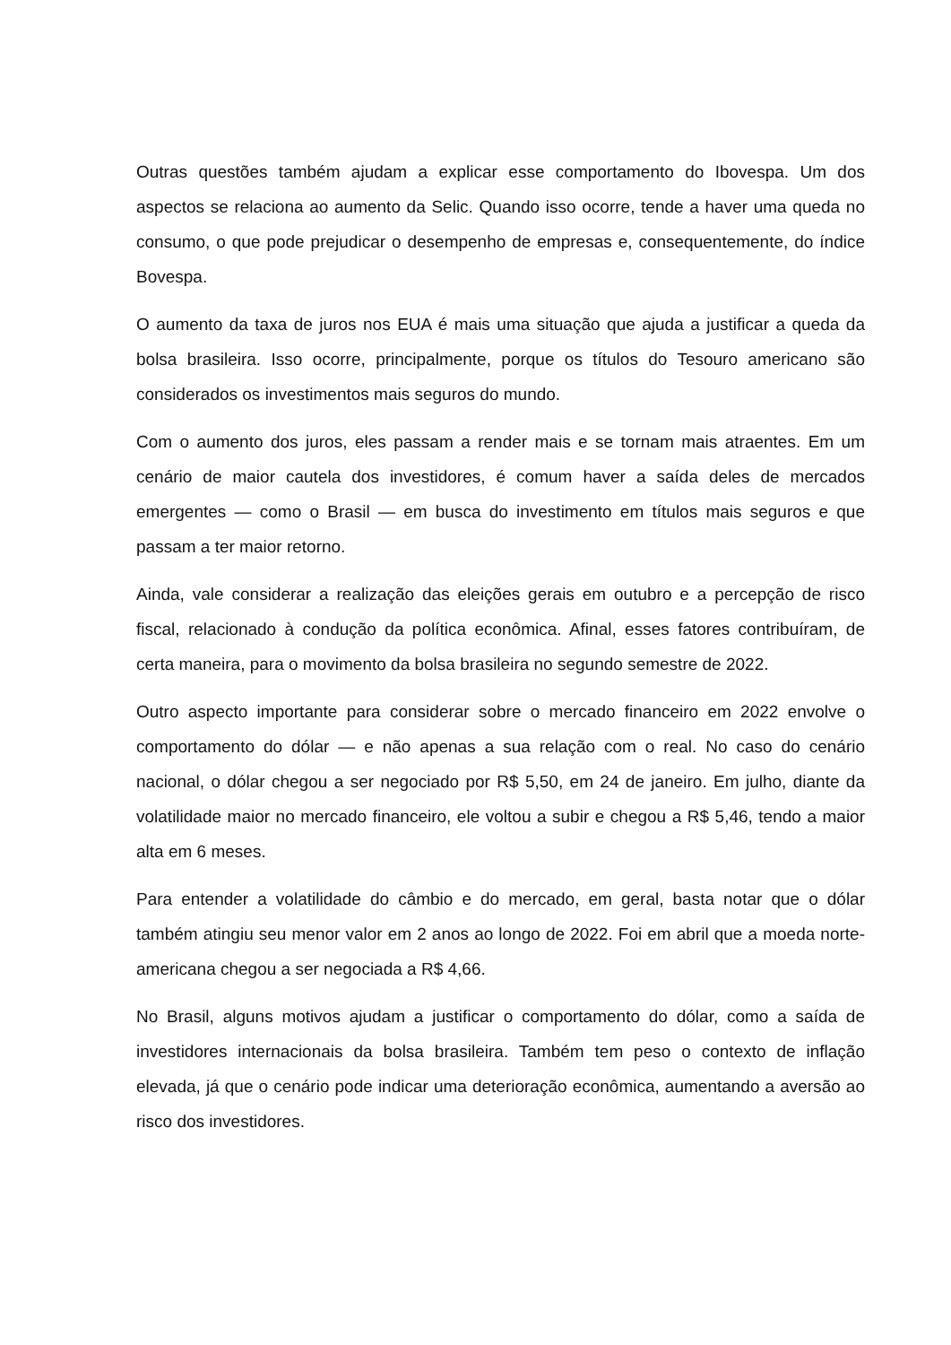Outras questões também ajudam a explicar esse comportamento do Ibovespa. Um dos aspectos se relaciona ao aumento da Selic. Quando isso ocorre, tende a haver uma queda no consumo, o que pode prejudicar o desempenho de empresas e, consequentemente, do índice Bovespa.
O aumento da taxa de juros nos EUA é mais uma situação que ajuda a justificar a queda da bolsa brasileira. Isso ocorre, principalmente, porque os títulos do Tesouro americano são considerados os investimentos mais seguros do mundo.
Com o aumento dos juros, eles passam a render mais e se tornam mais atraentes. Em um cenário de maior cautela dos investidores, é comum haver a saída deles de mercados emergentes — como o Brasil — em busca do investimento em títulos mais seguros e que passam a ter maior retorno.
Ainda, vale considerar a realização das eleições gerais em outubro e a percepção de risco fiscal, relacionado à condução da política econômica. Afinal, esses fatores contribuíram, de certa maneira, para o movimento da bolsa brasileira no segundo semestre de 2022.
Outro aspecto importante para considerar sobre o mercado financeiro em 2022 envolve o comportamento do dólar — e não apenas a sua relação com o real. No caso do cenário nacional, o dólar chegou a ser negociado por R$ 5,50, em 24 de janeiro. Em julho, diante da volatilidade maior no mercado financeiro, ele voltou a subir e chegou a R$ 5,46, tendo a maior alta em 6 meses.
Para entender a volatilidade do câmbio e do mercado, em geral, basta notar que o dólar também atingiu seu menor valor em 2 anos ao longo de 2022. Foi em abril que a moeda norte-americana chegou a ser negociada a R$ 4,66.
No Brasil, alguns motivos ajudam a justificar o comportamento do dólar, como a saída de investidores internacionais da bolsa brasileira. Também tem peso o contexto de inflação elevada, já que o cenário pode indicar uma deterioração econômica, aumentando a aversão ao risco dos investidores.